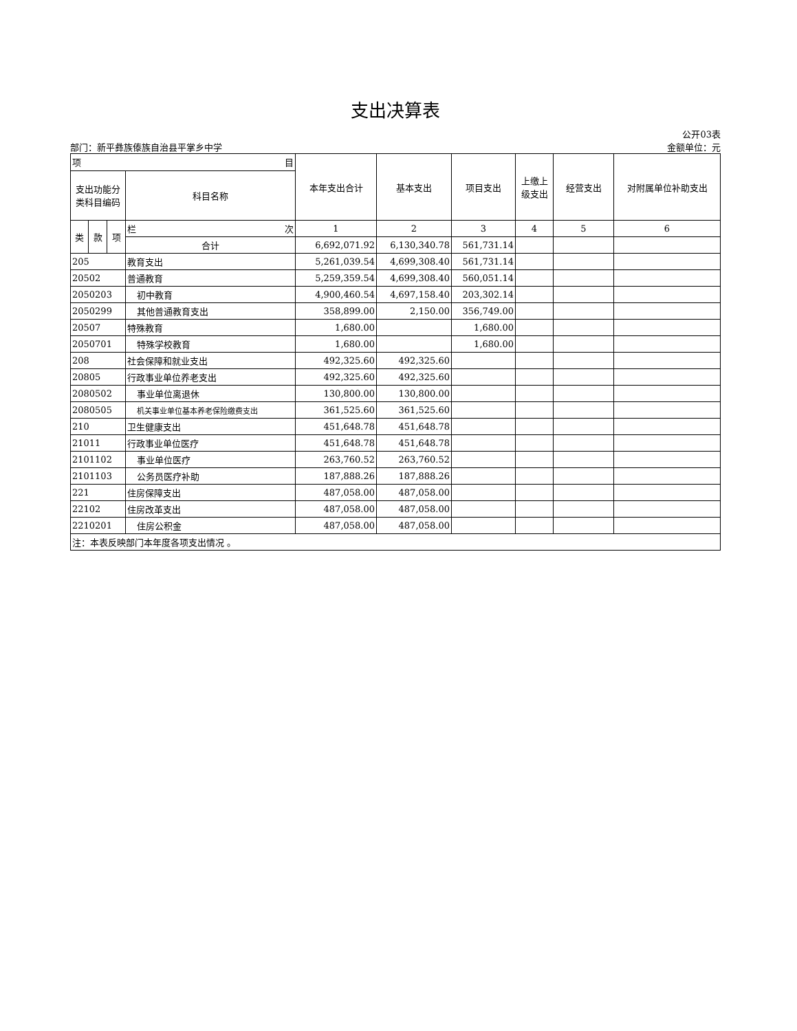支出决算表
公开03表
部门：新平彝族傣族自治县平掌乡中学 金额单位：元
| 项 目 | | | | 本年支出合计 | 基本支出 | 项目支出 | 上缴上级支出 | 经营支出 | 对附属单位补助支出 |
| --- | --- | --- | --- | --- | --- | --- | --- | --- | --- |
| 支出功能分类科目编码 | | | 科目名称 | | | | | | |
| 类 | 款 | 项 | 栏 次 | 1 | 2 | 3 | 4 | 5 | 6 |
| | | | 合计 | 6,692,071.92 | 6,130,340.78 | 561,731.14 | | | |
| 205 | | | 教育支出 | 5,261,039.54 | 4,699,308.40 | 561,731.14 | | | |
| 20502 | | | 普通教育 | 5,259,359.54 | 4,699,308.40 | 560,051.14 | | | |
| 2050203 | | | 初中教育 | 4,900,460.54 | 4,697,158.40 | 203,302.14 | | | |
| 2050299 | | | 其他普通教育支出 | 358,899.00 | 2,150.00 | 356,749.00 | | | |
| 20507 | | | 特殊教育 | 1,680.00 | | 1,680.00 | | | |
| 2050701 | | | 特殊学校教育 | 1,680.00 | | 1,680.00 | | | |
| 208 | | | 社会保障和就业支出 | 492,325.60 | 492,325.60 | | | | |
| 20805 | | | 行政事业单位养老支出 | 492,325.60 | 492,325.60 | | | | |
| 2080502 | | | 事业单位离退休 | 130,800.00 | 130,800.00 | | | | |
| 2080505 | | | 机关事业单位基本养老保险缴费支出 | 361,525.60 | 361,525.60 | | | | |
| 210 | | | 卫生健康支出 | 451,648.78 | 451,648.78 | | | | |
| 21011 | | | 行政事业单位医疗 | 451,648.78 | 451,648.78 | | | | |
| 2101102 | | | 事业单位医疗 | 263,760.52 | 263,760.52 | | | | |
| 2101103 | | | 公务员医疗补助 | 187,888.26 | 187,888.26 | | | | |
| 221 | | | 住房保障支出 | 487,058.00 | 487,058.00 | | | | |
| 22102 | | | 住房改革支出 | 487,058.00 | 487,058.00 | | | | |
| 2210201 | | | 住房公积金 | 487,058.00 | 487,058.00 | | | | |
| 注：本表反映部门本年度各项支出情况 。 | | | | | | | | | |